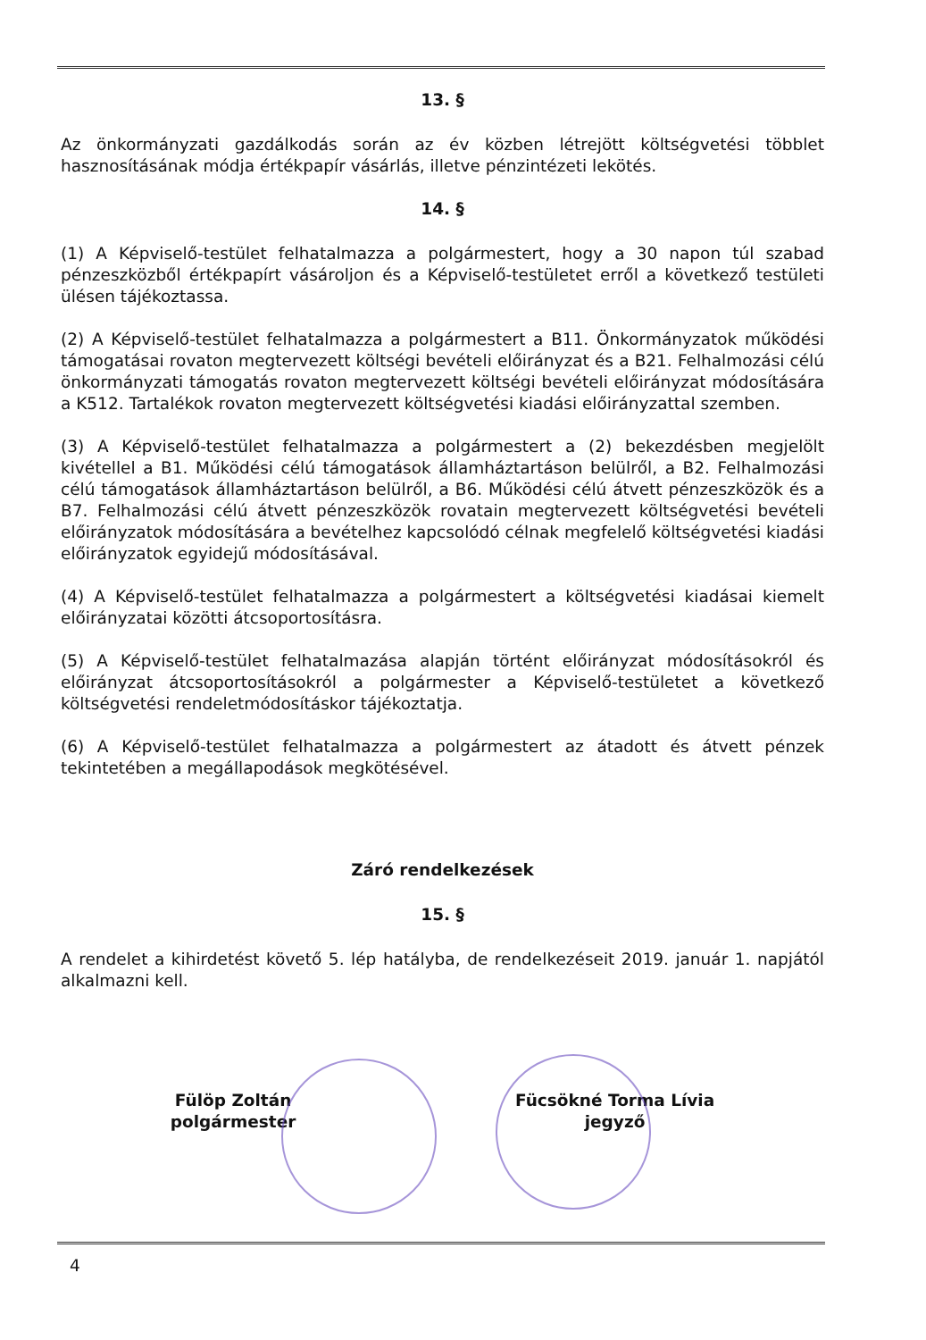13. §
Az önkormányzati gazdálkodás során az év közben létrejött költségvetési többlet hasznosításának módja értékpapír vásárlás, illetve pénzintézeti lekötés.
14. §
(1) A Képviselő-testület felhatalmazza a polgármestert, hogy a 30 napon túl szabad pénzeszközből értékpapírt vásároljon és a Képviselő-testületet erről a következő testületi ülésen tájékoztassa.
(2) A Képviselő-testület felhatalmazza a polgármestert a B11. Önkormányzatok működési támogatásai rovaton megtervezett költségi bevételi előirányzat és a B21. Felhalmozási célú önkormányzati támogatás rovaton megtervezett költségi bevételi előirányzat módosítására a K512. Tartalékok rovaton megtervezett költségvetési kiadási előirányzattal szemben.
(3) A Képviselő-testület felhatalmazza a polgármestert a (2) bekezdésben megjelölt kivétellel a B1. Működési célú támogatások államháztartáson belülről, a B2. Felhalmozási célú támogatások államháztartáson belülről, a B6. Működési célú átvett pénzeszközök és a B7. Felhalmozási célú átvett pénzeszközök rovatain megtervezett költségvetési bevételi előirányzatok módosítására a bevételhez kapcsolódó célnak megfelelő költségvetési kiadási előirányzatok egyidejű módosításával.
(4) A Képviselő-testület felhatalmazza a polgármestert a költségvetési kiadásai kiemelt előirányzatai közötti átcsoportosításra.
(5) A Képviselő-testület felhatalmazása alapján történt előirányzat módosításokról és előirányzat átcsoportosításokról a polgármester a Képviselő-testületet a következő költségvetési rendeletmódosításkor tájékoztatja.
(6) A Képviselő-testület felhatalmazza a polgármestert az átadott és átvett pénzek tekintetében a megállapodások megkötésével.
Záró rendelkezések
15. §
A rendelet a kihirdetést követő 5. lép hatályba, de rendelkezéseit 2019. január 1. napjától alkalmazni kell.
Fülöp Zoltán
polgármester
Fücsökné Torma Lívia
jegyző
4